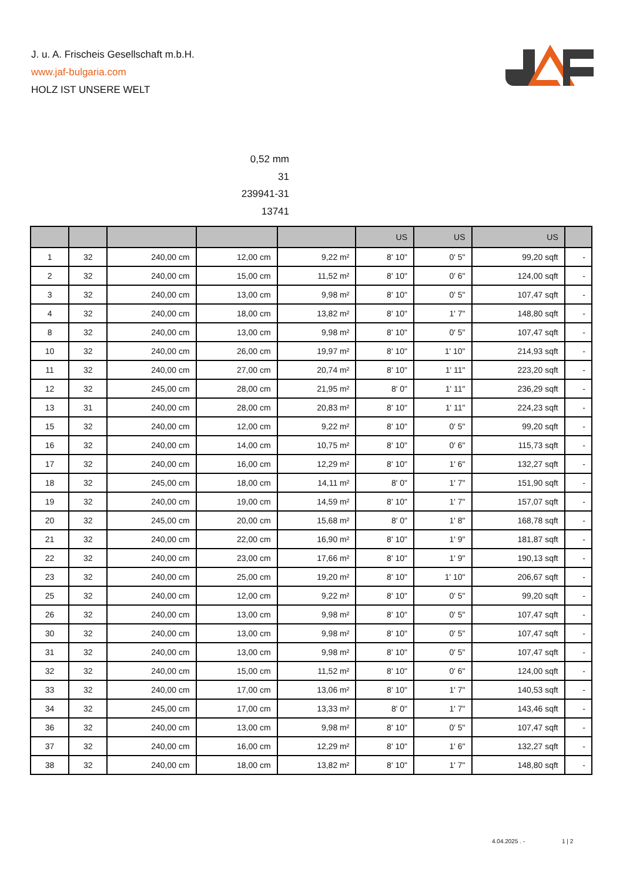J. u. A. Frischeis Gesellschaft m.b.H.
www.jaf-bulgaria.com
HOLZ IST UNSERE WELT
0,52 mm
31
239941-31
13741
| | | | | | US | US | US | |
| --- | --- | --- | --- | --- | --- | --- | --- | --- |
| 1 | 32 | 240,00 cm | 12,00 cm | 9,22 m² | 8' 10" | 0' 5" | 99,20 sqft | - |
| 2 | 32 | 240,00 cm | 15,00 cm | 11,52 m² | 8' 10" | 0' 6" | 124,00 sqft | - |
| 3 | 32 | 240,00 cm | 13,00 cm | 9,98 m² | 8' 10" | 0' 5" | 107,47 sqft | - |
| 4 | 32 | 240,00 cm | 18,00 cm | 13,82 m² | 8' 10" | 1' 7" | 148,80 sqft | - |
| 8 | 32 | 240,00 cm | 13,00 cm | 9,98 m² | 8' 10" | 0' 5" | 107,47 sqft | - |
| 10 | 32 | 240,00 cm | 26,00 cm | 19,97 m² | 8' 10" | 1' 10" | 214,93 sqft | - |
| 11 | 32 | 240,00 cm | 27,00 cm | 20,74 m² | 8' 10" | 1' 11" | 223,20 sqft | - |
| 12 | 32 | 245,00 cm | 28,00 cm | 21,95 m² | 8' 0" | 1' 11" | 236,29 sqft | - |
| 13 | 31 | 240,00 cm | 28,00 cm | 20,83 m² | 8' 10" | 1' 11" | 224,23 sqft | - |
| 15 | 32 | 240,00 cm | 12,00 cm | 9,22 m² | 8' 10" | 0' 5" | 99,20 sqft | - |
| 16 | 32 | 240,00 cm | 14,00 cm | 10,75 m² | 8' 10" | 0' 6" | 115,73 sqft | - |
| 17 | 32 | 240,00 cm | 16,00 cm | 12,29 m² | 8' 10" | 1' 6" | 132,27 sqft | - |
| 18 | 32 | 245,00 cm | 18,00 cm | 14,11 m² | 8' 0" | 1' 7" | 151,90 sqft | - |
| 19 | 32 | 240,00 cm | 19,00 cm | 14,59 m² | 8' 10" | 1' 7" | 157,07 sqft | - |
| 20 | 32 | 245,00 cm | 20,00 cm | 15,68 m² | 8' 0" | 1' 8" | 168,78 sqft | - |
| 21 | 32 | 240,00 cm | 22,00 cm | 16,90 m² | 8' 10" | 1' 9" | 181,87 sqft | - |
| 22 | 32 | 240,00 cm | 23,00 cm | 17,66 m² | 8' 10" | 1' 9" | 190,13 sqft | - |
| 23 | 32 | 240,00 cm | 25,00 cm | 19,20 m² | 8' 10" | 1' 10" | 206,67 sqft | - |
| 25 | 32 | 240,00 cm | 12,00 cm | 9,22 m² | 8' 10" | 0' 5" | 99,20 sqft | - |
| 26 | 32 | 240,00 cm | 13,00 cm | 9,98 m² | 8' 10" | 0' 5" | 107,47 sqft | - |
| 30 | 32 | 240,00 cm | 13,00 cm | 9,98 m² | 8' 10" | 0' 5" | 107,47 sqft | - |
| 31 | 32 | 240,00 cm | 13,00 cm | 9,98 m² | 8' 10" | 0' 5" | 107,47 sqft | - |
| 32 | 32 | 240,00 cm | 15,00 cm | 11,52 m² | 8' 10" | 0' 6" | 124,00 sqft | - |
| 33 | 32 | 240,00 cm | 17,00 cm | 13,06 m² | 8' 10" | 1' 7" | 140,53 sqft | - |
| 34 | 32 | 245,00 cm | 17,00 cm | 13,33 m² | 8' 0" | 1' 7" | 143,46 sqft | - |
| 36 | 32 | 240,00 cm | 13,00 cm | 9,98 m² | 8' 10" | 0' 5" | 107,47 sqft | - |
| 37 | 32 | 240,00 cm | 16,00 cm | 12,29 m² | 8' 10" | 1' 6" | 132,27 sqft | - |
| 38 | 32 | 240,00 cm | 18,00 cm | 13,82 m² | 8' 10" | 1' 7" | 148,80 sqft | - |
4.04.2025 . - 1 | 2